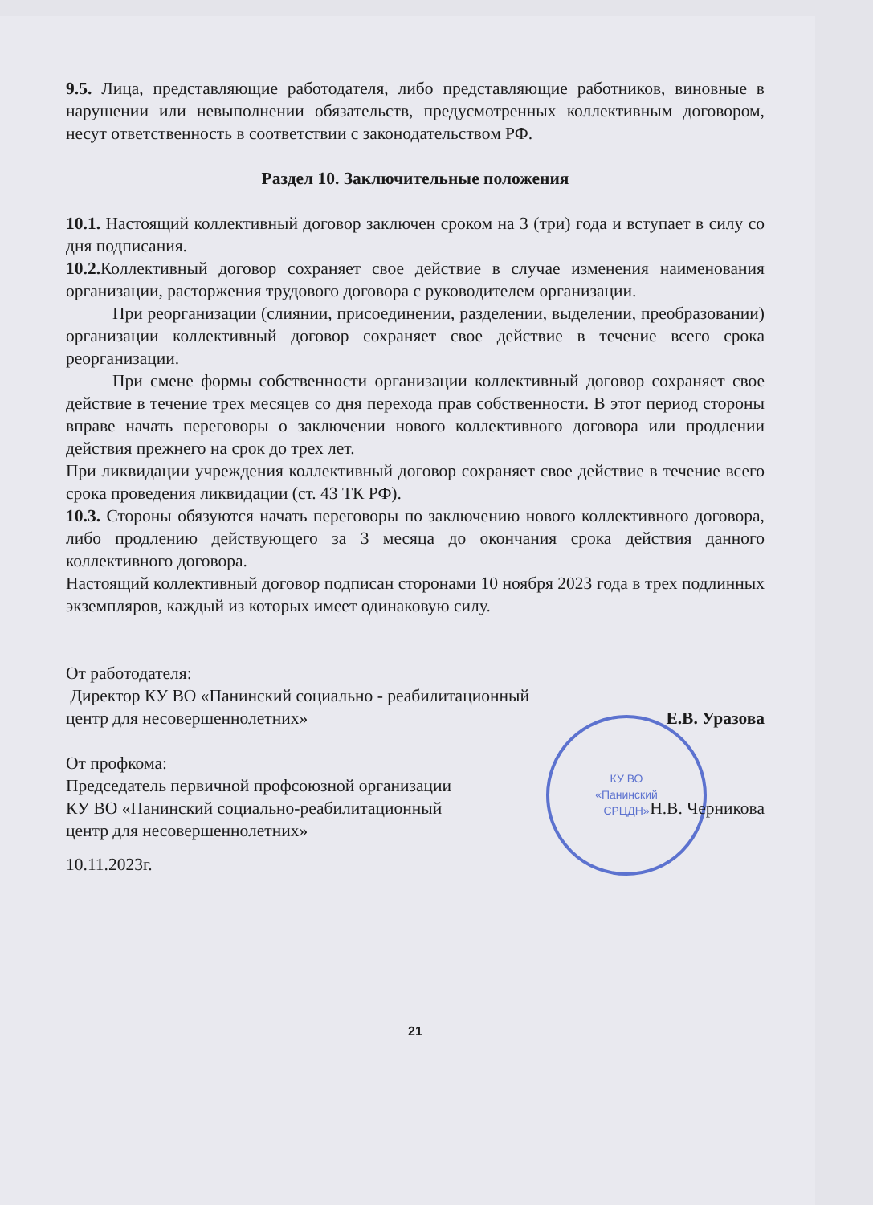КУ ВО
«Панинский
СРЦДН»
9.5. Лица, представляющие работодателя, либо представляющие работников, виновные в нарушении или невыполнении обязательств, предусмотренных коллективным договором, несут ответственность в соответствии с законодательством РФ.
Раздел 10. Заключительные положения
10.1. Настоящий коллективный договор заключен сроком на 3 (три) года и вступает в силу со дня подписания.
10.2. Коллективный договор сохраняет свое действие в случае изменения наименования организации, расторжения трудового договора с руководителем организации.
При реорганизации (слиянии, присоединении, разделении, выделении, преобразовании) организации коллективный договор сохраняет свое действие в течение всего срока реорганизации.
При смене формы собственности организации коллективный договор сохраняет свое действие в течение трех месяцев со дня перехода прав собственности. В этот период стороны вправе начать переговоры о заключении нового коллективного договора или продлении действия прежнего на срок до трех лет.
При ликвидации учреждения коллективный договор сохраняет свое действие в течение всего срока проведения ликвидации (ст. 43 ТК РФ).
10.3. Стороны обязуются начать переговоры по заключению нового коллективного договора, либо продлению действующего за 3 месяца до окончания срока действия данного коллективного договора.
Настоящий коллективный договор подписан сторонами 10 ноября 2023 года в трех подлинных экземпляров, каждый из которых имеет одинаковую силу.
От работодателя:
Директор КУ ВО «Панинский социально - реабилитационный
центр для несовершеннолетних»
Е.В. Уразова
От профкома:
Председатель первичной профсоюзной организации
КУ ВО «Панинский социально-реабилитационный
центр для несовершеннолетних»
Н.В. Черникова
10.11.2023г.
21